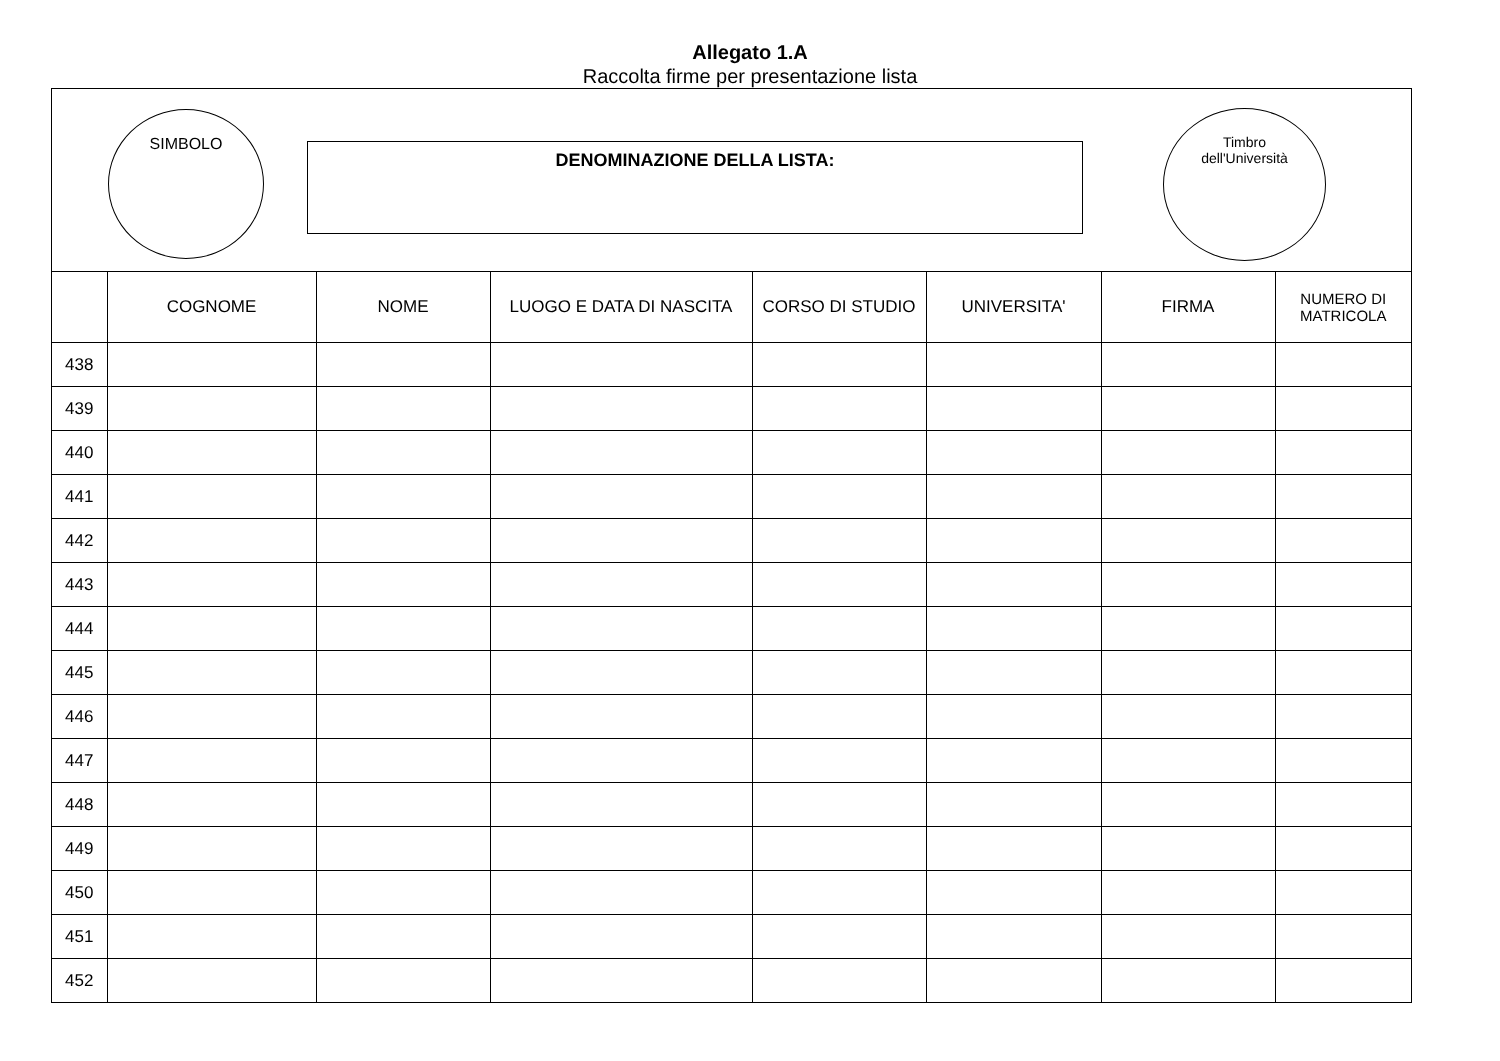Allegato 1.A
Raccolta firme per presentazione lista
SIMBOLO
DENOMINAZIONE DELLA LISTA:
Timbro
dell'Università
| | COGNOME | NOME | LUOGO E DATA DI NASCITA | CORSO DI STUDIO | UNIVERSITA' | FIRMA | NUMERO DI MATRICOLA |
| --- | --- | --- | --- | --- | --- | --- | --- |
| 438 | | | | | | | |
| 439 | | | | | | | |
| 440 | | | | | | | |
| 441 | | | | | | | |
| 442 | | | | | | | |
| 443 | | | | | | | |
| 444 | | | | | | | |
| 445 | | | | | | | |
| 446 | | | | | | | |
| 447 | | | | | | | |
| 448 | | | | | | | |
| 449 | | | | | | | |
| 450 | | | | | | | |
| 451 | | | | | | | |
| 452 | | | | | | | |